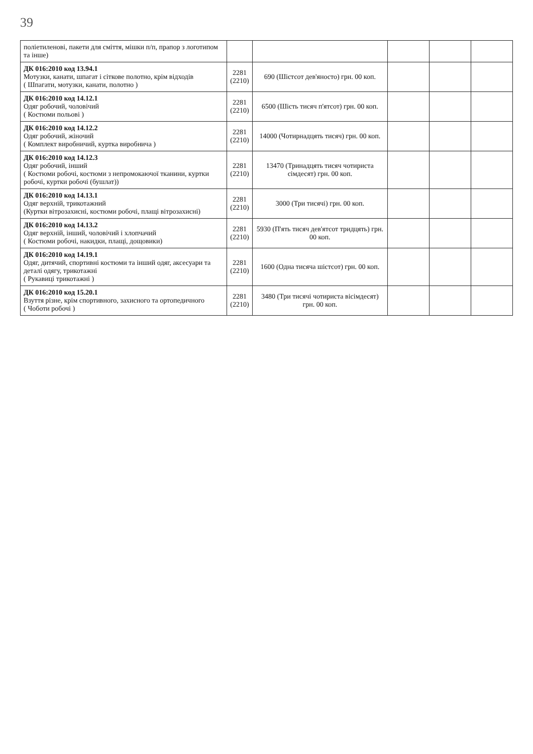39
| поліетиленові, пакети для сміття, мішки п/п, прапор з логотипом та інше) | | | | | |
| ДК 016:2010 код 13.94.1 Мотузки, канати, шпагат і сіткове полотно, крім відходів ( Шпагати, мотузки, канати, полотно ) | 2281 (2210) | 690 (Шістсот дев'яносто) грн. 00 коп. | | | |
| ДК 016:2010 код 14.12.1 Одяг робочий, чоловічий ( Костюми польові ) | 2281 (2210) | 6500 (Шість тисяч п'ятсот) грн. 00 коп. | | | |
| ДК 016:2010 код 14.12.2 Одяг робочий, жіночий ( Комплект виробничий, куртка виробнича ) | 2281 (2210) | 14000 (Чотирнадцять тисяч) грн. 00 коп. | | | |
| ДК 016:2010 код 14.12.3 Одяг робочий, інший ( Костюми робочі, костюми з непромокаючої тканини, куртки робочі, куртки робочі (бушлат)) | 2281 (2210) | 13470 (Тринадцять тисяч чотириста сімдесят) грн. 00 коп. | | | |
| ДК 016:2010 код 14.13.1 Одяг верхній, трикотажний (Куртки вітрозахисні, костюми робочі, плащі вітрозахисні) | 2281 (2210) | 3000 (Три тисячі) грн. 00 коп. | | | |
| ДК 016:2010 код 14.13.2 Одяг верхній, інший, чоловічий і хлопчачий ( Костюми робочі, накидки, плащі, дощовики) | 2281 (2210) | 5930 (П'ять тисяч дев'ятсот тридцять) грн. 00 коп. | | | |
| ДК 016:2010 код 14.19.1 Одяг, дитячий, спортивні костюми та інший одяг, аксесуари та деталі одягу, трикотажні ( Рукавиці трикотажні ) | 2281 (2210) | 1600 (Одна тисяча шістсот) грн. 00 коп. | | | |
| ДК 016:2010 код 15.20.1 Взуття різне, крім спортивного, захисного та ортопедичного ( Чоботи робочі ) | 2281 (2210) | 3480 (Три тисячі чотириста вісімдесят) грн. 00 коп. | | | |